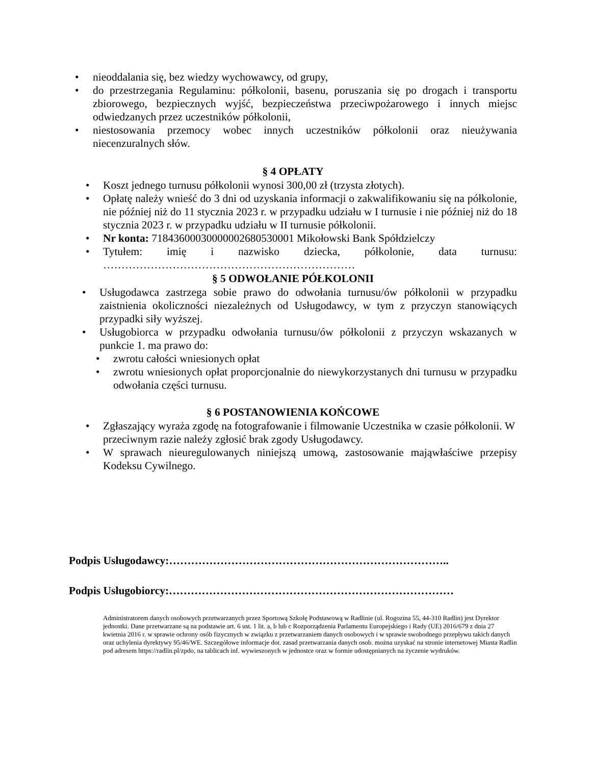• nieoddalania się, bez wiedzy wychowawcy, od grupy,
• do przestrzegania Regulaminu: półkolonii, basenu, poruszania się po drogach i transportu zbiorowego, bezpiecznych wyjść, bezpieczeństwa przeciwpożarowego i innych miejsc odwiedzanych przez uczestników półkolonii,
• niestosowania przemocy wobec innych uczestników półkolonii oraz nieużywania niecenzuralnych słów.
§ 4 OPŁATY
• Koszt jednego turnusu półkolonii wynosi 300,00 zł (trzysta złotych).
• Opłatę należy wnieść do 3 dni od uzyskania informacji o zakwalifikowaniu się na półkolonie, nie później niż do 11 stycznia 2023 r. w przypadku udziału w I turnusie i nie później niż do 18 stycznia 2023 r. w przypadku udziału w II turnusie półkolonii.
• Nr konta: 71843600030000002680530001 Mikołowski Bank Spółdzielczy
• Tytułem: imię i nazwisko dziecka, półkolonie, data turnusu: ……………………………………………………………
§ 5 ODWOŁANIE PÓŁKOLONII
• Usługodawca zastrzega sobie prawo do odwołania turnusu/ów półkolonii w przypadku zaistnienia okoliczności niezależnych od Usługodawcy, w tym z przyczyn stanowiących przypadki siły wyższej.
• Usługobiorca w przypadku odwołania turnusu/ów półkolonii z przyczyn wskazanych w punkcie 1. ma prawo do:
• zwrotu całości wniesionych opłat
• zwrotu wniesionych opłat proporcjonalnie do niewykorzystanych dni turnusu w przypadku odwołania części turnusu.
§ 6 POSTANOWIENIA KOŃCOWE
• Zgłaszający wyraża zgodę na fotografowanie i filmowanie Uczestnika w czasie półkolonii. W przeciwnym razie należy zgłosić brak zgody Usługodawcy.
• W sprawach nieuregulowanych niniejszą umową, zastosowanie mająwłaściwe przepisy Kodeksu Cywilnego.
Podpis Usługodawcy:…………………………………………………………………..
Podpis Usługobiorcy:……………………………………………………………………
Administratorem danych osobowych przetwarzanych przez Sportową Szkołę Podstawową w Radlinie (ul. Rogozina 55, 44-310 Radlin) jest Dyrektor jednostki. Dane przetwarzane są na podstawie art. 6 ust. 1 lit. a, b lub c Rozporządzenia Parlamentu Europejskiego i Rady (UE) 2016/679 z dnia 27 kwietnia 2016 r. w sprawie ochrony osób fizycznych w związku z przetwarzaniem danych osobowych i w sprawie swobodnego przepływu takich danych oraz uchylenia dyrektywy 95/46/WE. Szczegółowe informacje dot. zasad przetwarzania danych osob. można uzyskać na stronie internetowej Miasta Radlin pod adresem https://radlin.pl/zpdo, na tablicach inf. wywieszonych w jednostce oraz w formie udostępnianych na życzenie wydruków.